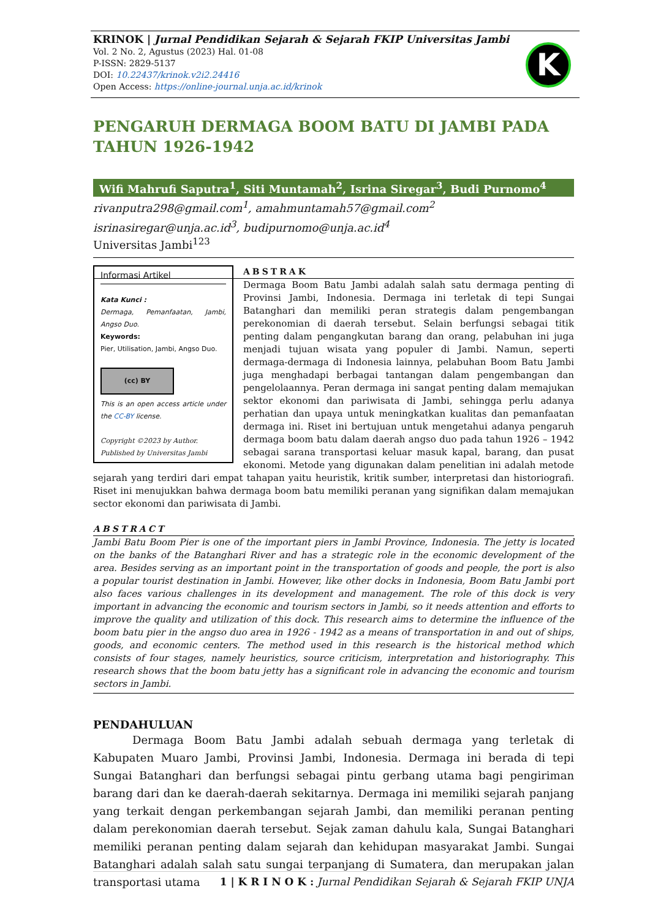KRINOK | Jurnal Pendidikan Sejarah & Sejarah FKIP Universitas Jambi
Vol. 2 No. 2, Agustus (2023) Hal. 01-08
P-ISSN: 2829-5137
DOI: 10.22437/krinok.v2i2.24416
Open Access: https://online-journal.unja.ac.id/krinok
K
PENGARUH DERMAGA BOOM BATU DI JAMBI PADA TAHUN 1926-1942
Wifi Mahrufi Saputra<sup>1</sup>, Siti Muntamah<sup>2</sup>, Isrina Siregar<sup>3</sup>, Budi Purnomo<sup>4</sup>
rivanputra298@gmail.com<sup>1</sup>, amahmuntamah57@gmail.com<sup>2</sup>
isrinasiregar@unja.ac.id<sup>3</sup>, budipurnomo@unja.ac.id<sup>4</sup>
Universitas Jambi<sup>123</sup>
Informasi Artikel
Kata Kunci :
Dermaga, Pemanfaatan, Jambi, Angso Duo.
Keywords:
Pier, Utilisation, Jambi, Angso Duo.
(cc) BY
This is an open access article under the CC-BY license.
Copyright ©2023 by Author.
Published by Universitas Jambi
ABSTRAK
Dermaga Boom Batu Jambi adalah salah satu dermaga penting di Provinsi Jambi, Indonesia. Dermaga ini terletak di tepi Sungai Batanghari dan memiliki peran strategis dalam pengembangan perekonomian di daerah tersebut. Selain berfungsi sebagai titik penting dalam pengangkutan barang dan orang, pelabuhan ini juga menjadi tujuan wisata yang populer di Jambi. Namun, seperti dermaga-dermaga di Indonesia lainnya, pelabuhan Boom Batu Jambi juga menghadapi berbagai tantangan dalam pengembangan dan pengelolaannya. Peran dermaga ini sangat penting dalam memajukan sektor ekonomi dan pariwisata di Jambi, sehingga perlu adanya perhatian dan upaya untuk meningkatkan kualitas dan pemanfaatan dermaga ini. Riset ini bertujuan untuk mengetahui adanya pengaruh dermaga boom batu dalam daerah angso duo pada tahun 1926 – 1942 sebagai sarana transportasi keluar masuk kapal, barang, dan pusat ekonomi. Metode yang digunakan dalam penelitian ini adalah metode sejarah yang terdiri dari empat tahapan yaitu heuristik, kritik sumber, interpretasi dan historiografi. Riset ini menujukkan bahwa dermaga boom batu memiliki peranan yang signifikan dalam memajukan sector ekonomi dan pariwisata di Jambi.
ABSTRACT
Jambi Batu Boom Pier is one of the important piers in Jambi Province, Indonesia. The jetty is located on the banks of the Batanghari River and has a strategic role in the economic development of the area. Besides serving as an important point in the transportation of goods and people, the port is also a popular tourist destination in Jambi. However, like other docks in Indonesia, Boom Batu Jambi port also faces various challenges in its development and management. The role of this dock is very important in advancing the economic and tourism sectors in Jambi, so it needs attention and efforts to improve the quality and utilization of this dock. This research aims to determine the influence of the boom batu pier in the angso duo area in 1926 - 1942 as a means of transportation in and out of ships, goods, and economic centers. The method used in this research is the historical method which consists of four stages, namely heuristics, source criticism, interpretation and historiography. This research shows that the boom batu jetty has a significant role in advancing the economic and tourism sectors in Jambi.
PENDAHULUAN
Dermaga Boom Batu Jambi adalah sebuah dermaga yang terletak di Kabupaten Muaro Jambi, Provinsi Jambi, Indonesia. Dermaga ini berada di tepi Sungai Batanghari dan berfungsi sebagai pintu gerbang utama bagi pengiriman barang dari dan ke daerah-daerah sekitarnya. Dermaga ini memiliki sejarah panjang yang terkait dengan perkembangan sejarah Jambi, dan memiliki peranan penting dalam perekonomian daerah tersebut. Sejak zaman dahulu kala, Sungai Batanghari memiliki peranan penting dalam sejarah dan kehidupan masyarakat Jambi. Sungai Batanghari adalah salah satu sungai terpanjang di Sumatera, dan merupakan jalan transportasi utama
1 | K R I N O K : Jurnal Pendidikan Sejarah & Sejarah FKIP UNJA